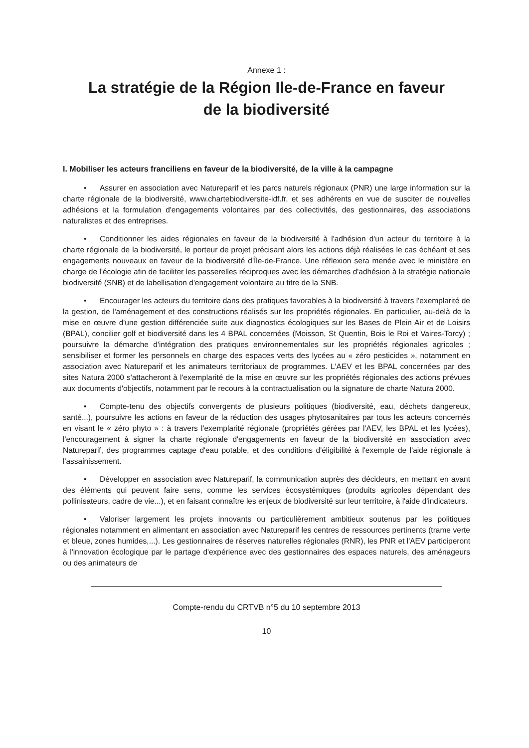Annexe 1 :
La stratégie de la Région Ile-de-France en faveur
de la biodiversité
I. Mobiliser les acteurs franciliens en faveur de la biodiversité, de la ville à la campagne
• Assurer en association avec Natureparif et les parcs naturels régionaux (PNR) une large information sur la charte régionale de la biodiversité, www.chartebiodiversite-idf.fr, et ses adhérents en vue de susciter de nouvelles adhésions et la formulation d'engagements volontaires par des collectivités, des gestionnaires, des associations naturalistes et des entreprises.
• Conditionner les aides régionales en faveur de la biodiversité à l'adhésion d'un acteur du territoire à la charte régionale de la biodiversité, le porteur de projet précisant alors les actions déjà réalisées le cas échéant et ses engagements nouveaux en faveur de la biodiversité d'Île-de-France. Une réflexion sera menée avec le ministère en charge de l'écologie afin de faciliter les passerelles réciproques avec les démarches d'adhésion à la stratégie nationale biodiversité (SNB) et de labellisation d'engagement volontaire au titre de la SNB.
• Encourager les acteurs du territoire dans des pratiques favorables à la biodiversité à travers l'exemplarité de la gestion, de l'aménagement et des constructions réalisés sur les propriétés régionales. En particulier, au-delà de la mise en œuvre d'une gestion différenciée suite aux diagnostics écologiques sur les Bases de Plein Air et de Loisirs (BPAL), concilier golf et biodiversité dans les 4 BPAL concernées (Moisson, St Quentin, Bois le Roi et Vaires-Torcy) ; poursuivre la démarche d'intégration des pratiques environnementales sur les propriétés régionales agricoles ; sensibiliser et former les personnels en charge des espaces verts des lycées au « zéro pesticides », notamment en association avec Natureparif et les animateurs territoriaux de programmes. L'AEV et les BPAL concernées par des sites Natura 2000 s'attacheront à l'exemplarité de la mise en œuvre sur les propriétés régionales des actions prévues aux documents d'objectifs, notamment par le recours à la contractualisation ou la signature de charte Natura 2000.
• Compte-tenu des objectifs convergents de plusieurs politiques (biodiversité, eau, déchets dangereux, santé...), poursuivre les actions en faveur de la réduction des usages phytosanitaires par tous les acteurs concernés en visant le « zéro phyto » : à travers l'exemplarité régionale (propriétés gérées par l'AEV, les BPAL et les lycées), l'encouragement à signer la charte régionale d'engagements en faveur de la biodiversité en association avec Natureparif, des programmes captage d'eau potable, et des conditions d'éligibilité à l'exemple de l'aide régionale à l'assainissement.
• Développer en association avec Natureparif, la communication auprès des décideurs, en mettant en avant des éléments qui peuvent faire sens, comme les services écosystémiques (produits agricoles dépendant des pollinisateurs, cadre de vie...), et en faisant connaître les enjeux de biodiversité sur leur territoire, à l'aide d'indicateurs.
• Valoriser largement les projets innovants ou particulièrement ambitieux soutenus par les politiques régionales notamment en alimentant en association avec Natureparif les centres de ressources pertinents (trame verte et bleue, zones humides,...). Les gestionnaires de réserves naturelles régionales (RNR), les PNR et l'AEV participeront à l'innovation écologique par le partage d'expérience avec des gestionnaires des espaces naturels, des aménageurs ou des animateurs de
Compte-rendu du CRTVB n°5 du 10 septembre 2013
10